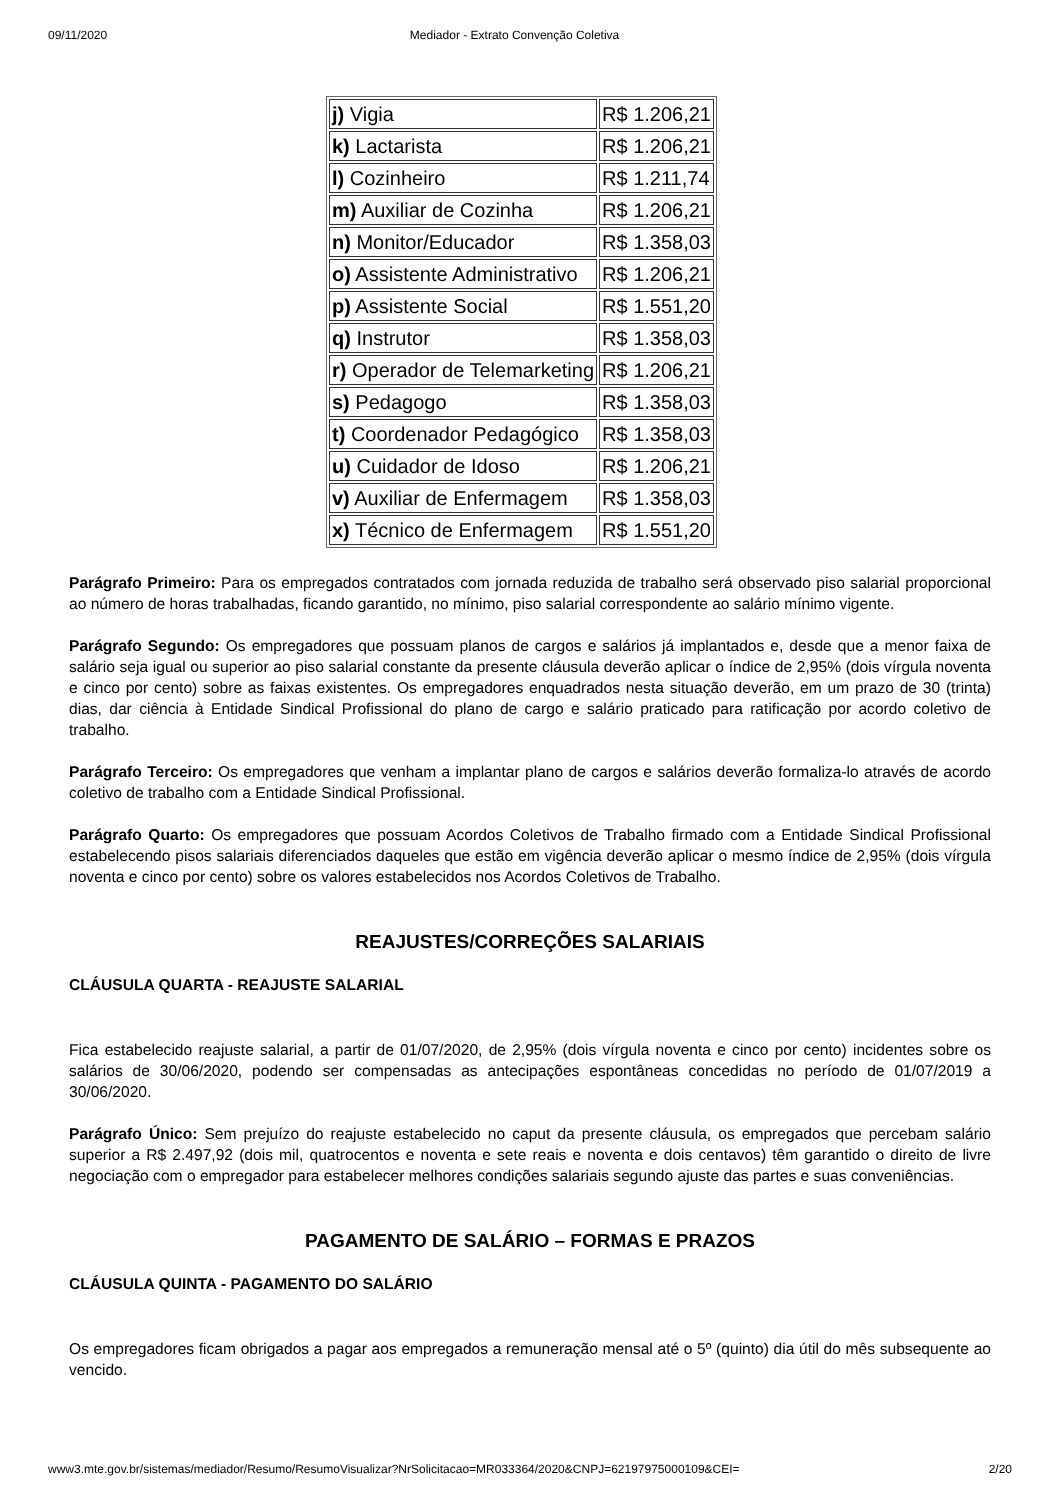09/11/2020 Mediador - Extrato Convenção Coletiva
| j) Vigia | R$ 1.206,21 |
| k) Lactarista | R$ 1.206,21 |
| l) Cozinheiro | R$ 1.211,74 |
| m) Auxiliar de Cozinha | R$ 1.206,21 |
| n) Monitor/Educador | R$ 1.358,03 |
| o) Assistente Administrativo | R$ 1.206,21 |
| p) Assistente Social | R$ 1.551,20 |
| q) Instrutor | R$ 1.358,03 |
| r) Operador de Telemarketing | R$ 1.206,21 |
| s) Pedagogo | R$ 1.358,03 |
| t) Coordenador Pedagógico | R$ 1.358,03 |
| u) Cuidador de Idoso | R$ 1.206,21 |
| v) Auxiliar de Enfermagem | R$ 1.358,03 |
| x) Técnico de Enfermagem | R$ 1.551,20 |
Parágrafo Primeiro: Para os empregados contratados com jornada reduzida de trabalho será observado piso salarial proporcional ao número de horas trabalhadas, ficando garantido, no mínimo, piso salarial correspondente ao salário mínimo vigente.
Parágrafo Segundo: Os empregadores que possuam planos de cargos e salários já implantados e, desde que a menor faixa de salário seja igual ou superior ao piso salarial constante da presente cláusula deverão aplicar o índice de 2,95% (dois vírgula noventa e cinco por cento) sobre as faixas existentes. Os empregadores enquadrados nesta situação deverão, em um prazo de 30 (trinta) dias, dar ciência à Entidade Sindical Profissional do plano de cargo e salário praticado para ratificação por acordo coletivo de trabalho.
Parágrafo Terceiro: Os empregadores que venham a implantar plano de cargos e salários deverão formaliza-lo através de acordo coletivo de trabalho com a Entidade Sindical Profissional.
Parágrafo Quarto: Os empregadores que possuam Acordos Coletivos de Trabalho firmado com a Entidade Sindical Profissional estabelecendo pisos salariais diferenciados daqueles que estão em vigência deverão aplicar o mesmo índice de 2,95% (dois vírgula noventa e cinco por cento) sobre os valores estabelecidos nos Acordos Coletivos de Trabalho.
REAJUSTES/CORREÇÕES SALARIAIS
CLÁUSULA QUARTA - REAJUSTE SALARIAL
Fica estabelecido reajuste salarial, a partir de 01/07/2020, de 2,95% (dois vírgula noventa e cinco por cento) incidentes sobre os salários de 30/06/2020, podendo ser compensadas as antecipações espontâneas concedidas no período de 01/07/2019 a 30/06/2020.
Parágrafo Único: Sem prejuízo do reajuste estabelecido no caput da presente cláusula, os empregados que percebam salário superior a R$ 2.497,92 (dois mil, quatrocentos e noventa e sete reais e noventa e dois centavos) têm garantido o direito de livre negociação com o empregador para estabelecer melhores condições salariais segundo ajuste das partes e suas conveniências.
PAGAMENTO DE SALÁRIO – FORMAS E PRAZOS
CLÁUSULA QUINTA - PAGAMENTO DO SALÁRIO
Os empregadores ficam obrigados a pagar aos empregados a remuneração mensal até o 5º (quinto) dia útil do mês subsequente ao vencido.
www3.mte.gov.br/sistemas/mediador/Resumo/ResumoVisualizar?NrSolicitacao=MR033364/2020&CNPJ=62197975000109&CEI= 2/20